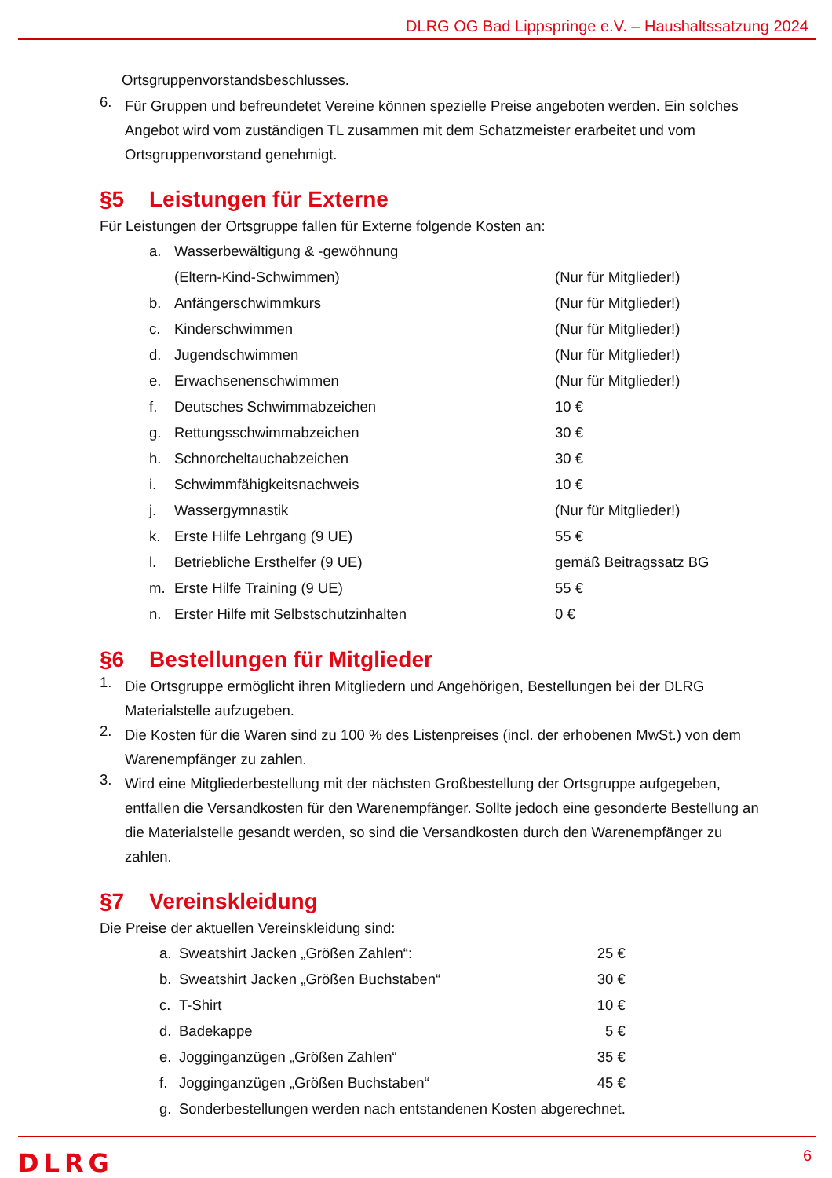DLRG OG Bad Lippspringe e.V. – Haushaltssatzung 2024
Ortsgruppenvorstandsbeschlusses.
6.
Für Gruppen und befreundetet Vereine können spezielle Preise angeboten werden. Ein solches Angebot wird vom zuständigen TL zusammen mit dem Schatzmeister erarbeitet und vom Ortsgruppenvorstand genehmigt.
§5 Leistungen für Externe
Für Leistungen der Ortsgruppe fallen für Externe folgende Kosten an:
| a. | Wasserbewältigung & -gewöhnung | |
| | (Eltern-Kind-Schwimmen) | (Nur für Mitglieder!) |
| b. | Anfängerschwimmkurs | (Nur für Mitglieder!) |
| c. | Kinderschwimmen | (Nur für Mitglieder!) |
| d. | Jugendschwimmen | (Nur für Mitglieder!) |
| e. | Erwachsenenschwimmen | (Nur für Mitglieder!) |
| f. | Deutsches Schwimmabzeichen | 10 € |
| g. | Rettungsschwimmabzeichen | 30 € |
| h. | Schnorcheltauchabzeichen | 30 € |
| i. | Schwimmfähigkeitsnachweis | 10 € |
| j. | Wassergymnastik | (Nur für Mitglieder!) |
| k. | Erste Hilfe Lehrgang (9 UE) | 55 € |
| l. | Betriebliche Ersthelfer (9 UE) | gemäß Beitragssatz BG |
| m. | Erste Hilfe Training (9 UE) | 55 € |
| n. | Erster Hilfe mit Selbstschutzinhalten | 0 € |
§6 Bestellungen für Mitglieder
1.
Die Ortsgruppe ermöglicht ihren Mitgliedern und Angehörigen, Bestellungen bei der DLRG Materialstelle aufzugeben.
2.
Die Kosten für die Waren sind zu 100 % des Listenpreises (incl. der erhobenen MwSt.) von dem Warenempfänger zu zahlen.
3.
Wird eine Mitgliederbestellung mit der nächsten Großbestellung der Ortsgruppe aufgegeben, entfallen die Versandkosten für den Warenempfänger. Sollte jedoch eine gesonderte Bestellung an die Materialstelle gesandt werden, so sind die Versandkosten durch den Warenempfänger zu zahlen.
§7 Vereinskleidung
Die Preise der aktuellen Vereinskleidung sind:
| a. | Sweatshirt Jacken „Größen Zahlen“: | 25 € |
| b. | Sweatshirt Jacken „Größen Buchstaben“ | 30 € |
| c. | T-Shirt | 10 € |
| d. | Badekappe | 5 € |
| e. | Jogginganzügen „Größen Zahlen“ | 35 € |
| f. | Jogginganzügen „Größen Buchstaben“ | 45 € |
| g. | Sonderbestellungen werden nach entstandenen Kosten abgerechnet. | |
DLRG 6